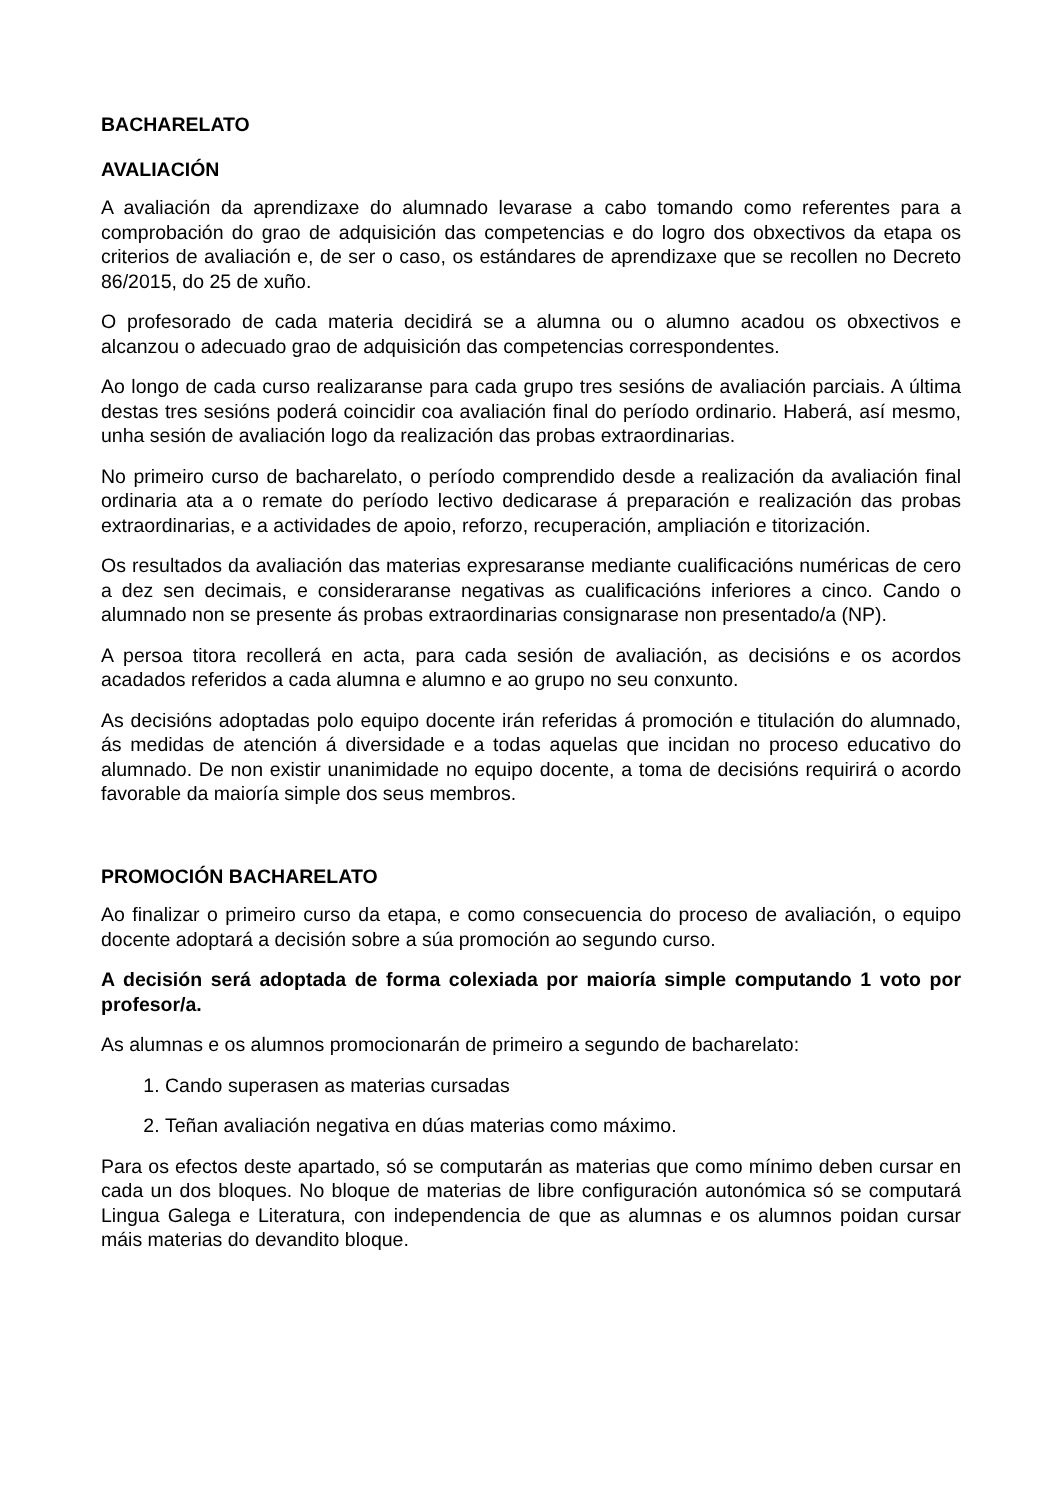BACHARELATO
AVALIACIÓN
A avaliación da aprendizaxe do alumnado levarase a cabo tomando como referentes para a comprobación do grao de adquisición das competencias e do logro dos obxectivos da etapa os criterios de avaliación e, de ser o caso, os estándares de aprendizaxe que se recollen no Decreto 86/2015, do 25 de xuño.
O profesorado de cada materia decidirá se a alumna ou o alumno acadou os obxectivos e alcanzou o adecuado grao de adquisición das competencias correspondentes.
Ao longo de cada curso realizaranse para cada grupo tres sesións de avaliación parciais. A última destas tres sesións poderá coincidir coa avaliación final do período ordinario. Haberá, así mesmo, unha sesión de avaliación logo da realización das probas extraordinarias.
No primeiro curso de bacharelato, o período comprendido desde a realización da avaliación final ordinaria ata a o remate do período lectivo dedicarase á preparación e realización das probas extraordinarias, e a actividades de apoio, reforzo, recuperación, ampliación e titorización.
Os resultados da avaliación das materias expresaranse mediante cualificacións numéricas de cero a dez sen decimais, e consideraranse negativas as cualificacións inferiores a cinco. Cando o alumnado non se presente ás probas extraordinarias consignarase non presentado/a (NP).
A persoa titora recollerá en acta, para cada sesión de avaliación, as decisións e os acordos acadados referidos a cada alumna e alumno e ao grupo no seu conxunto.
As decisións adoptadas polo equipo docente irán referidas á promoción e titulación do alumnado, ás medidas de atención á diversidade e a todas aquelas que incidan no proceso educativo do alumnado. De non existir unanimidade no equipo docente, a toma de decisións requirirá o acordo favorable da maioría simple dos seus membros.
PROMOCIÓN BACHARELATO
Ao finalizar o primeiro curso da etapa, e como consecuencia do proceso de avaliación, o equipo docente adoptará a decisión sobre a súa promoción ao segundo curso.
A decisión será adoptada de forma colexiada por maioría simple computando 1 voto por profesor/a.
As alumnas e os alumnos promocionarán de primeiro a segundo de bacharelato:
1. Cando superasen as materias cursadas
2. Teñan avaliación negativa en dúas materias como máximo.
Para os efectos deste apartado, só se computarán as materias que como mínimo deben cursar en cada un dos bloques. No bloque de materias de libre configuración autonómica só se computará Lingua Galega e Literatura, con independencia de que as alumnas e os alumnos poidan cursar máis materias do devandito bloque.